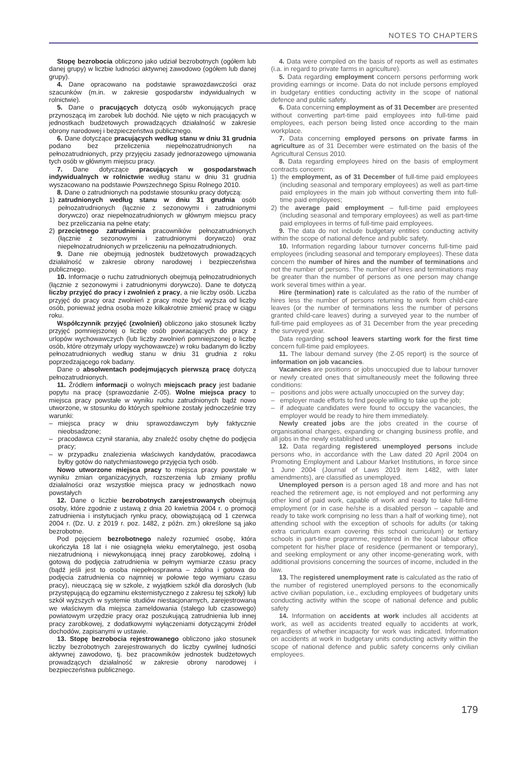NOTES TO CHAPTERS
Stopę bezrobocia obliczono jako udział bezrobotnych (ogółem lub danej grupy) w liczbie ludności aktywnej zawodowo (ogółem lub danej grupy).
4. Dane opracowano na podstawie sprawozdawczości oraz szacunków (m.in. w zakresie gospodarstw indywidualnych w rolnictwie).
5. Dane o pracujących dotyczą osób wykonujących pracę przynoszącą im zarobek lub dochód. Nie ujęto w nich pracujących w jednostkach budżetowych prowadzących działalność w zakresie obrony narodowej i bezpieczeństwa publicznego.
6. Dane dotyczące pracujących według stanu w dniu 31 grudnia podano bez przeliczenia niepełnozatrudnionych na pełnozatrudnionych, przy przyjęciu zasady jednorazowego ujmowania tych osób w głównym miejscu pracy.
7. Dane dotyczące pracujących w gospodarstwach indywidualnych w rolnictwie według stanu w dniu 31 grudnia wyszacowano na podstawie Powszechnego Spisu Rolnego 2010.
8. Dane o zatrudnionych na podstawie stosunku pracy dotyczą:
1) zatrudnionych według stanu w dniu 31 grudnia osób pełnozatrudnionych (łącznie z sezonowymi i zatrudnionymi dorywczo) oraz niepełnozatrudnionych w głównym miejscu pracy bez przeliczania na pełne etaty;
2) przeciętnego zatrudnienia pracowników pełnozatrudnionych (łącznie z sezonowymi i zatrudnionymi dorywczo) oraz niepełnozatrudnionych w przeliczeniu na pełnozatrudnionych.
9. Dane nie obejmują jednostek budżetowych prowadzących działalność w zakresie obrony narodowej i bezpieczeństwa publicznego.
10. Informacje o ruchu zatrudnionych obejmują pełnozatrudnionych (łącznie z sezonowymi i zatrudnionymi dorywczo). Dane te dotyczą liczby przyjęć do pracy i zwolnień z pracy, a nie liczby osób. Liczba przyjęć do pracy oraz zwolnień z pracy może być wyższa od liczby osób, ponieważ jedna osoba może kilkakrotnie zmienić pracę w ciągu roku.
Współczynnik przyjęć (zwolnień) obliczono jako stosunek liczby przyjęć pomniejszonej o liczbę osób powracających do pracy z urlopów wychowawczych (lub liczby zwolnień pomniejszonej o liczbę osób, które otrzymały urlopy wychowawcze) w roku badanym do liczby pełnozatrudnionych według stanu w dniu 31 grudnia z roku poprzedzającego rok badany.
Dane o absolwentach podejmujących pierwszą pracę dotyczą pełnozatrudnionych.
11. Źródłem informacji o wolnych miejscach pracy jest badanie popytu na pracę (sprawozdanie Z-05). Wolne miejsca pracy to miejsca pracy powstałe w wyniku ruchu zatrudnionych bądź nowo utworzone, w stosunku do których spełnione zostały jednocześnie trzy warunki:
– miejsca pracy w dniu sprawozdawczym były faktycznie nieobsadzone;
– pracodawca czynił starania, aby znaleźć osoby chętne do podjęcia pracy;
– w przypadku znalezienia właściwych kandydatów, pracodawca byłby gotów do natychmiastowego przyjęcia tych osób.
Nowo utworzone miejsca pracy to miejsca pracy powstałe w wyniku zmian organizacyjnych, rozszerzenia lub zmiany profilu działalności oraz wszystkie miejsca pracy w jednostkach nowo powstałych
12. Dane o liczbie bezrobotnych zarejestrowanych obejmują osoby, które zgodnie z ustawą z dnia 20 kwietnia 2004 r. o promocji zatrudnienia i instytucjach rynku pracy, obowiązującą od 1 czerwca 2004 r. (Dz. U. z 2019 r. poz. 1482, z późn. zm.) określone są jako bezrobotne.
Pod pojęciem bezrobotnego należy rozumieć osobę, która ukończyła 18 lat i nie osiągnęła wieku emerytalnego, jest osobą niezatrudnioną i niewykonującą innej pracy zarobkowej, zdolną i gotową do podjęcia zatrudnienia w pełnym wymiarze czasu pracy (bądź jeśli jest to osoba niepełnosprawna – zdolna i gotowa do podjęcia zatrudnienia co najmniej w połowie tego wymiaru czasu pracy), nieuczącą się w szkole, z wyjątkiem szkół dla dorosłych (lub przystępującą do egzaminu eksternistycznego z zakresu tej szkoły) lub szkół wyższych w systemie studiów niestacjonarnych, zarejestrowaną we właściwym dla miejsca zameldowania (stałego lub czasowego) powiatowym urzędzie pracy oraz poszukującą zatrudnienia lub innej pracy zarobkowej, z dodatkowymi wyłączeniami dotyczącymi źródeł dochodów, zapisanymi w ustawie.
13. Stopę bezrobocia rejestrowanego obliczono jako stosunek liczby bezrobotnych zarejestrowanych do liczby cywilnej ludności aktywnej zawodowo, tj. bez pracowników jednostek budżetowych prowadzących działalność w zakresie obrony narodowej i bezpieczeństwa publicznego.
4. Data were compiled on the basis of reports as well as estimates (i.a. in regard to private farms in agriculture).
5. Data regarding employment concern persons performing work providing earnings or income. Data do not include persons employed in budgetary entities conducting activity in the scope of national defence and public safety.
6. Data concerning employment as of 31 December are presented without converting part-time paid employees into full-time paid employees, each person being listed once according to the main workplace.
7. Data concerning employed persons on private farms in agriculture as of 31 December were estimated on the basis of the Agricultural Census 2010.
8. Data regarding employees hired on the basis of employment contracts concern:
1) the employment, as of 31 December of full-time paid employees (including seasonal and temporary employees) as well as part-time paid employees in the main job without converting them into full-time paid employees;
2) the average paid employment – full-time paid employees (including seasonal and temporary employees) as well as part-time paid employees in terms of full-time paid employees.
9. The data do not include budgetary entities conducting activity within the scope of national defence and public safety.
10. Information regarding labour turnover concerns full-time paid employees (including seasonal and temporary employees). These data concern the number of hires and the number of terminations and not the number of persons. The number of hires and terminations may be greater than the number of persons as one person may change work several times within a year.
Hire (termination) rate is calculated as the ratio of the number of hires less the number of persons returning to work from child-care leaves (or the number of terminations less the number of persons granted child-care leaves) during a surveyed year to the number of full-time paid employees as of 31 December from the year preceding the surveyed year.
Data regarding school leavers starting work for the first time concern full-time paid employees.
11. The labour demand survey (the Z-05 report) is the source of information on job vacancies.
Vacancies are positions or jobs unoccupied due to labour turnover or newly created ones that simultaneously meet the following three conditions:
– positions and jobs were actually unoccupied on the survey day;
– employer made efforts to find people willing to take up the job;
– if adequate candidates were found to occupy the vacancies, the employer would be ready to hire them immediately.
Newly created jobs are the jobs created in the course of organisational changes, expanding or changing business profile, and all jobs in the newly established units.
12. Data regarding registered unemployed persons include persons who, in accordance with the Law dated 20 April 2004 on Promoting Employment and Labour Market Institutions, in force since 1 June 2004 (Journal of Laws 2019 item 1482, with later amendments), are classified as unemployed.
Unemployed person is a person aged 18 and more and has not reached the retirement age, is not employed and not performing any other kind of paid work, capable of work and ready to take full-time employment (or in case he/she is a disabled person – capable and ready to take work comprising no less than a half of working time), not attending school with the exception of schools for adults (or taking extra curriculum exam covering this school curriculum) or tertiary schools in part-time programme, registered in the local labour office competent for his/her place of residence (permanent or temporary), and seeking employment or any other income-generating work, with additional provisions concerning the sources of income, included in the law.
13. The registered unemployment rate is calculated as the ratio of the number of registered unemployed persons to the economically active civilian population, i.e., excluding employees of budgetary units conducting activity within the scope of national defence and public safety
14. Information on accidents at work includes all accidents at work, as well as accidents treated equally to accidents at work, regardless of whether incapacity for work was indicated. Information on accidents at work in budgetary units conducting activity within the scope of national defence and public safety concerns only civilian employees.
179